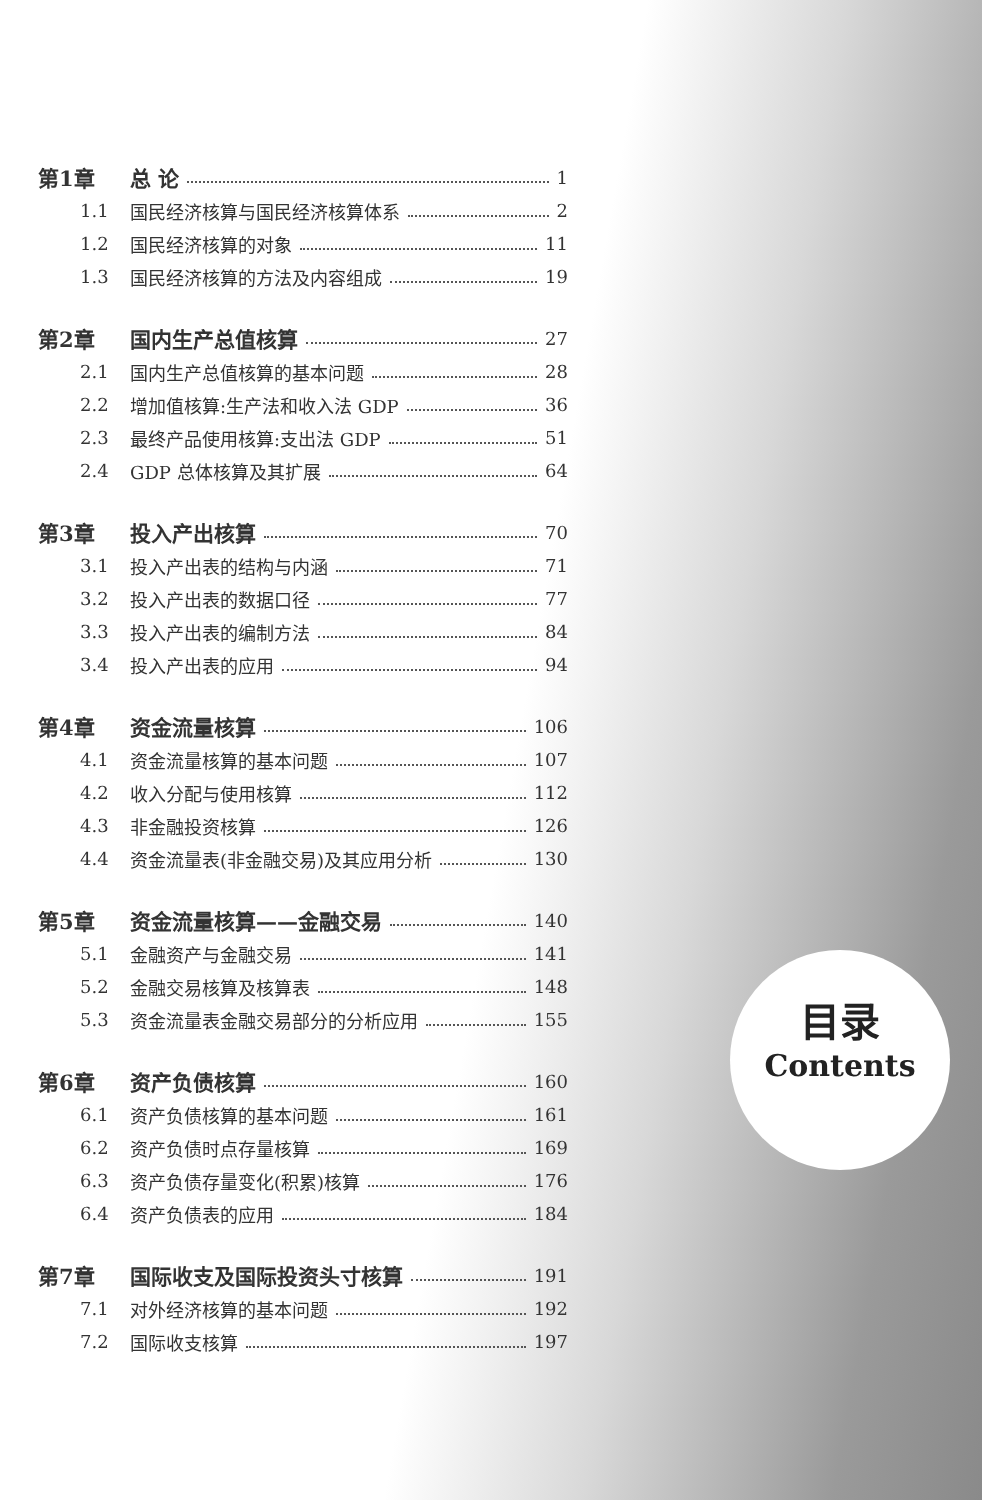第1章 总 论 1
1.1 国民经济核算与国民经济核算体系 2
1.2 国民经济核算的对象 11
1.3 国民经济核算的方法及内容组成 19
第2章 国内生产总值核算 27
2.1 国内生产总值核算的基本问题 28
2.2 增加值核算:生产法和收入法 GDP 36
2.3 最终产品使用核算:支出法 GDP 51
2.4 GDP 总体核算及其扩展 64
第3章 投入产出核算 70
3.1 投入产出表的结构与内涵 71
3.2 投入产出表的数据口径 77
3.3 投入产出表的编制方法 84
3.4 投入产出表的应用 94
第4章 资金流量核算 106
4.1 资金流量核算的基本问题 107
4.2 收入分配与使用核算 112
4.3 非金融投资核算 126
4.4 资金流量表(非金融交易)及其应用分析 130
第5章 资金流量核算——金融交易 140
5.1 金融资产与金融交易 141
5.2 金融交易核算及核算表 148
5.3 资金流量表金融交易部分的分析应用 155
第6章 资产负债核算 160
6.1 资产负债核算的基本问题 161
6.2 资产负债时点存量核算 169
6.3 资产负债存量变化(积累)核算 176
6.4 资产负债表的应用 184
第7章 国际收支及国际投资头寸核算 191
7.1 对外经济核算的基本问题 192
7.2 国际收支核算 197
目录
Contents